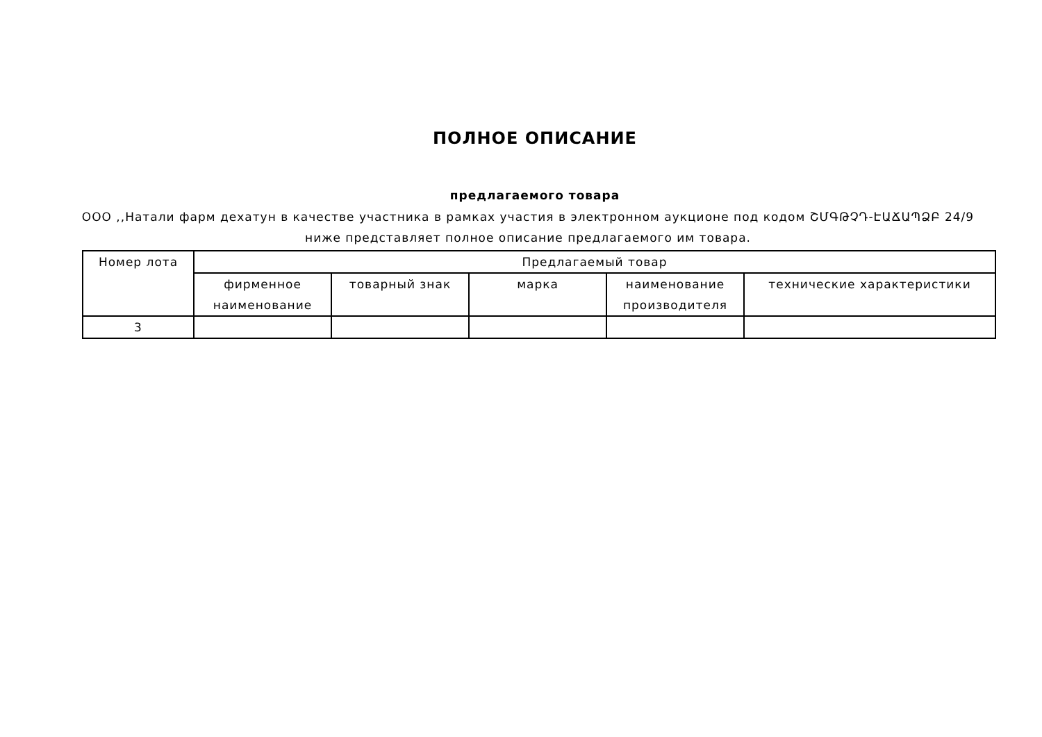ПОЛНОЕ ОПИСАНИЕ
предлагаемого товара
ООО ,,Натали фарм дехатун в качестве участника в рамках участия в электронном аукционе под кодом ՇՄԳԹՉԴ-ԷԱՃԱՊՁԲ 24/9 ниже представляет полное описание предлагаемого им товара.
| Номер лота | Предлагаемый товар | | | | |
| --- | --- | --- | --- | --- | --- |
| | фирменное наименование | товарный знак | марка | наименование производителя | технические характеристики |
| 3 | | | | | |